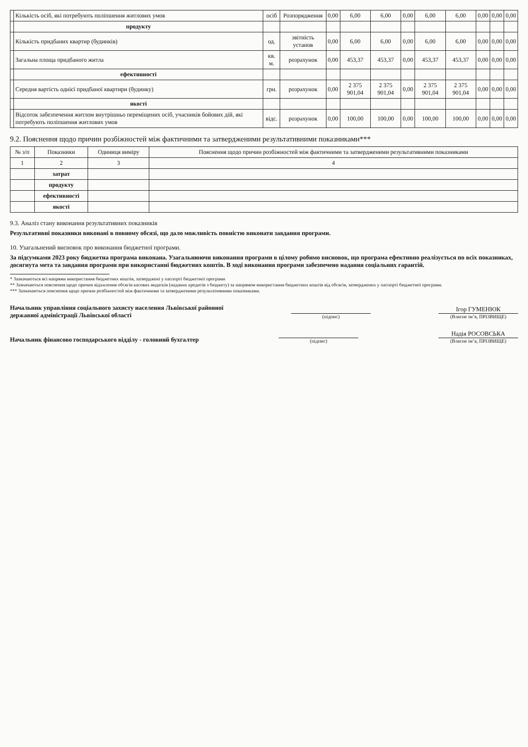| | Кількість осіб, які потребують поліпшення житлових умов | осіб | Розпорядження | 0,00 | 6,00 | 6,00 | 0,00 | 6,00 | 6,00 | 0,00 | 0,00 | 0,00 |
| | продукту | | | | | | | | | | | |
| | Кількість придбаних квартир (будинків) | од. | звітність установ | 0,00 | 6,00 | 6,00 | 0,00 | 6,00 | 6,00 | 0,00 | 0,00 | 0,00 |
| | Загальна площа придбаного житла | кв. м. | розрахунок | 0,00 | 453,37 | 453,37 | 0,00 | 453,37 | 453,37 | 0,00 | 0,00 | 0,00 |
| | ефективності | | | | | | | | | | | |
| | Середня вартість однієї придбаної квартири (будинку) | грн. | розрахунок | 0,00 | 2 375 901,04 | 2 375 901,04 | 0,00 | 2 375 901,04 | 2 375 901,04 | 0,00 | 0,00 | 0,00 |
| | якості | | | | | | | | | | | |
| | Відсоток забезпечення житлом внутрішньо переміщених осіб, учасників бойових дій, які потребують поліпшення житлових умов | відс. | розрахунок | 0,00 | 100,00 | 100,00 | 0,00 | 100,00 | 100,00 | 0,00 | 0,00 | 0,00 |
9.2. Пояснення щодо причин розбіжностей між фактичними та затвердженими результативними показниками***
| № з/п | Показники | Одиниця виміру | Пояснення щодо причин розбіжностей між фактичними та затвердженими результативними показниками |
| --- | --- | --- | --- |
| 1 | 2 | 3 | 4 |
| | затрат | | |
| | продукту | | |
| | ефективності | | |
| | якості | | |
9.3. Аналіз стану виконання результативних показників
Результативні показники виконані в повному обсязі, що дало можливість повністю виконати завдання програми.
10. Узагальнений висновок про виконання бюджетної програми.
За підсумками 2023 року бюджетна програма виконана. Узагальнюючи виконання програми в цілому робимо висновок, що програма ефективно реалізується по всіх показниках, досягнута мета та завдання програми при використанні бюджетних коштів. В ході виконання програми забезпечено надання соціальних гарантій.
* Зазначаються всі напрями використання бюджетних коштів, затверджені у паспорті бюджетної програми
** Зазначаються пояснення щодо причин відхилення обсягів касових видатків (наданих кредитів з бюджету) за напрямом використання бюджетних коштів від обсягів, затверджених у паспорті бюджетної програми.
*** Зазначаються пояснення щодо причин розбіжностей між фактичними та затвердженими результативними показниками.
Начальник управління соціального захисту населення Львівської районної
державної адміністрації Львівської області
(підпис)
Ігор ГУМЕНЮК
(Власне ім’я, ПРІЗВИЩЕ)
Начальник фінансово господарського відділу - головний бухгалтер
(підпис)
Надія РОСОВСЬКА
(Власне ім’я, ПРІЗВИЩЕ)